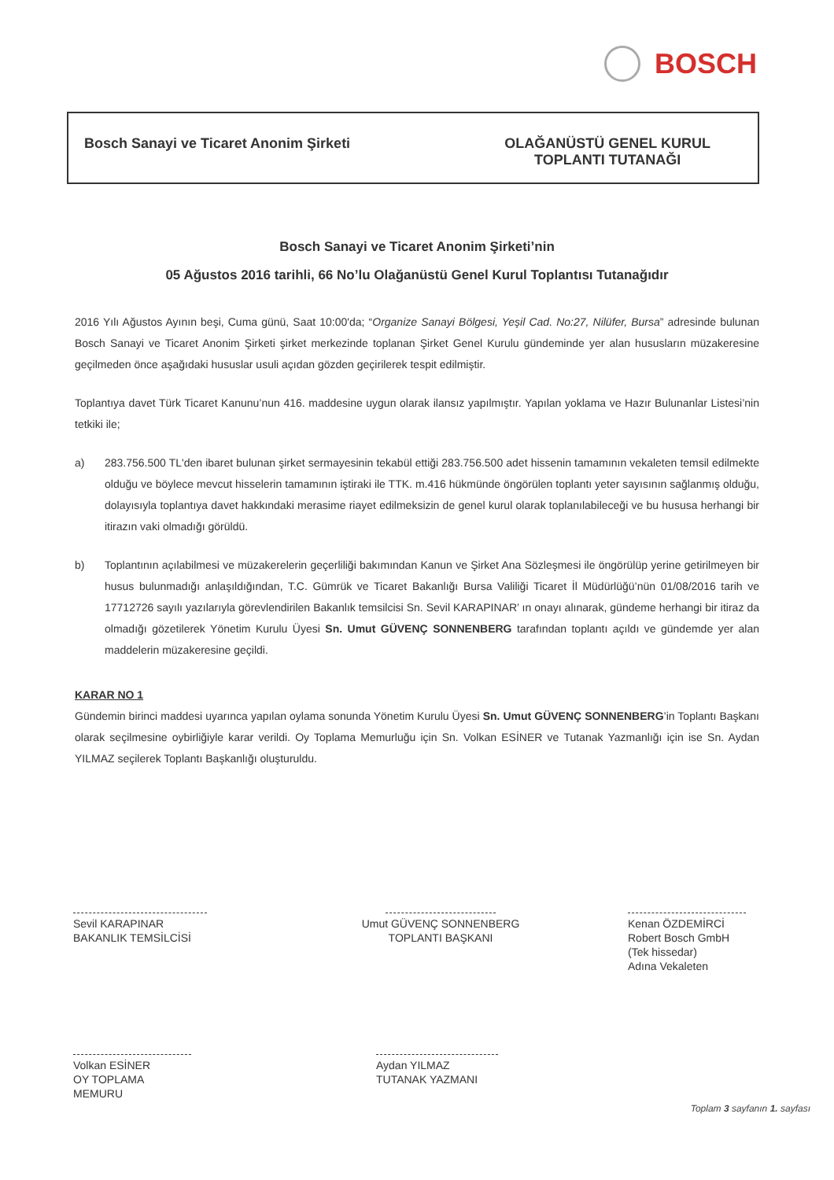BOSCH
Bosch Sanayi ve Ticaret Anonim Şirketi
OLAĞANÜSTÜ GENEL KURUL
TOPLANTI TUTANAĞI
Bosch Sanayi ve Ticaret Anonim Şirketi’nin
05 Ağustos 2016 tarihli, 66 No’lu Olağanüstü Genel Kurul Toplantısı Tutanağıdır
2016 Yılı Ağustos Ayının beşi, Cuma günü, Saat 10:00'da; “Organize Sanayi Bölgesi, Yeşil Cad. No:27, Nilüfer, Bursa” adresinde bulunan Bosch Sanayi ve Ticaret Anonim Şirketi şirket merkezinde toplanan Şirket Genel Kurulu gündeminde yer alan hususların müzakeresine geçilmeden önce aşağıdaki hususlar usuli açıdan gözden geçirilerek tespit edilmiştir.
Toplantıya davet Türk Ticaret Kanunu’nun 416. maddesine uygun olarak ilansız yapılmıştır. Yapılan yoklama ve Hazır Bulunanlar Listesi’nin tetkiki ile;
a) 283.756.500 TL'den ibaret bulunan şirket sermayesinin tekabül ettiği 283.756.500 adet hissenin tamamının vekaleten temsil edilmekte olduğu ve böylece mevcut hisselerin tamamının iştiraki ile TTK. m.416 hükmünde öngörülen toplantı yeter sayısının sağlanmış olduğu, dolayısıyla toplantıya davet hakkındaki merasime riayet edilmeksizin de genel kurul olarak toplanılabileceği ve bu hususa herhangi bir itirazın vaki olmadığı görüldü.
b) Toplantının açılabilmesi ve müzakerelerin geçerliliği bakımından Kanun ve Şirket Ana Sözleşmesi ile öngörülüp yerine getirilmeyen bir husus bulunmadığı anlaşıldığından, T.C. Gümrük ve Ticaret Bakanlığı Bursa Valiliği Ticaret İl Müdürlüğü’nün 01/08/2016 tarih ve 17712726 sayılı yazılarıyla görevlendirilen Bakanlık temsilcisi Sn. Sevil KARAPINAR’ ın onayı alınarak, gündeme herhangi bir itiraz da olmadığı gözetilerek Yönetim Kurulu Üyesi Sn. Umut GÜVENÇ SONNENBERG tarafından toplantı açıldı ve gündemde yer alan maddelerin müzakeresine geçildi.
KARAR NO 1
Gündemin birinci maddesi uyarınca yapılan oylama sonunda Yönetim Kurulu Üyesi Sn. Umut GÜVENÇ SONNENBERG’in Toplantı Başkanı olarak seçilmesine oybirliğiyle karar verildi. Oy Toplama Memurluğu için Sn. Volkan ESİNER ve Tutanak Yazmanlığı için ise Sn. Aydan YILMAZ seçilerek Toplantı Başkanlığı oluşturuldu.
Sevil KARAPINAR
BAKANLIK TEMSİLCİSİ
Umut GÜVENÇ SONNENBERG
TOPLANTI BAŞKANI
Kenan ÖZDEMİRCİ
Robert Bosch GmbH
(Tek hissedar)
Adına Vekaleten
Volkan ESİNER
OY TOPLAMA MEMURU
Aydan YILMAZ
TUTANAK YAZMANI
Toplam 3 sayfanın 1. sayfası